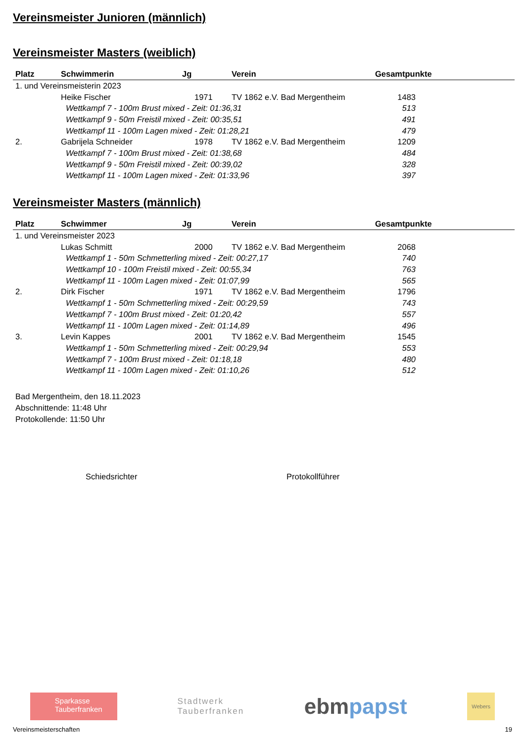Vereinsmeister Junioren (männlich)
Vereinsmeister Masters (weiblich)
| Platz | Schwimmerin | Jg | Verein | Gesamtpunkte |
| --- | --- | --- | --- | --- |
| 1. und Vereinsmeisterin 2023 | | | | |
| | Heike Fischer | 1971 | TV 1862 e.V. Bad Mergentheim | 1483 |
| | Wettkampf 7 - 100m Brust mixed - Zeit: 01:36,31 | | | 513 |
| | Wettkampf 9 - 50m Freistil mixed - Zeit: 00:35,51 | | | 491 |
| | Wettkampf 11 - 100m Lagen mixed - Zeit: 01:28,21 | | | 479 |
| 2. | Gabrijela Schneider | 1978 | TV 1862 e.V. Bad Mergentheim | 1209 |
| | Wettkampf 7 - 100m Brust mixed - Zeit: 01:38,68 | | | 484 |
| | Wettkampf 9 - 50m Freistil mixed - Zeit: 00:39,02 | | | 328 |
| | Wettkampf 11 - 100m Lagen mixed - Zeit: 01:33,96 | | | 397 |
Vereinsmeister Masters (männlich)
| Platz | Schwimmer | Jg | Verein | Gesamtpunkte |
| --- | --- | --- | --- | --- |
| 1. und Vereinsmeister 2023 | | | | |
| | Lukas Schmitt | 2000 | TV 1862 e.V. Bad Mergentheim | 2068 |
| | Wettkampf 1 - 50m Schmetterling mixed - Zeit: 00:27,17 | | | 740 |
| | Wettkampf 10 - 100m Freistil mixed - Zeit: 00:55,34 | | | 763 |
| | Wettkampf 11 - 100m Lagen mixed - Zeit: 01:07,99 | | | 565 |
| 2. | Dirk Fischer | 1971 | TV 1862 e.V. Bad Mergentheim | 1796 |
| | Wettkampf 1 - 50m Schmetterling mixed - Zeit: 00:29,59 | | | 743 |
| | Wettkampf 7 - 100m Brust mixed - Zeit: 01:20,42 | | | 557 |
| | Wettkampf 11 - 100m Lagen mixed - Zeit: 01:14,89 | | | 496 |
| 3. | Levin Kappes | 2001 | TV 1862 e.V. Bad Mergentheim | 1545 |
| | Wettkampf 1 - 50m Schmetterling mixed - Zeit: 00:29,94 | | | 553 |
| | Wettkampf 7 - 100m Brust mixed - Zeit: 01:18,18 | | | 480 |
| | Wettkampf 11 - 100m Lagen mixed - Zeit: 01:10,26 | | | 512 |
Bad Mergentheim, den 18.11.2023
Abschnittende: 11:48 Uhr
Protokollende: 11:50 Uhr
Schiedsrichter Protokollführer
Sparkasse
Tauberfranken
Stadtwerk
Tauberfranken
ebmpapst
Webers
Vereinsmeisterschaften 19